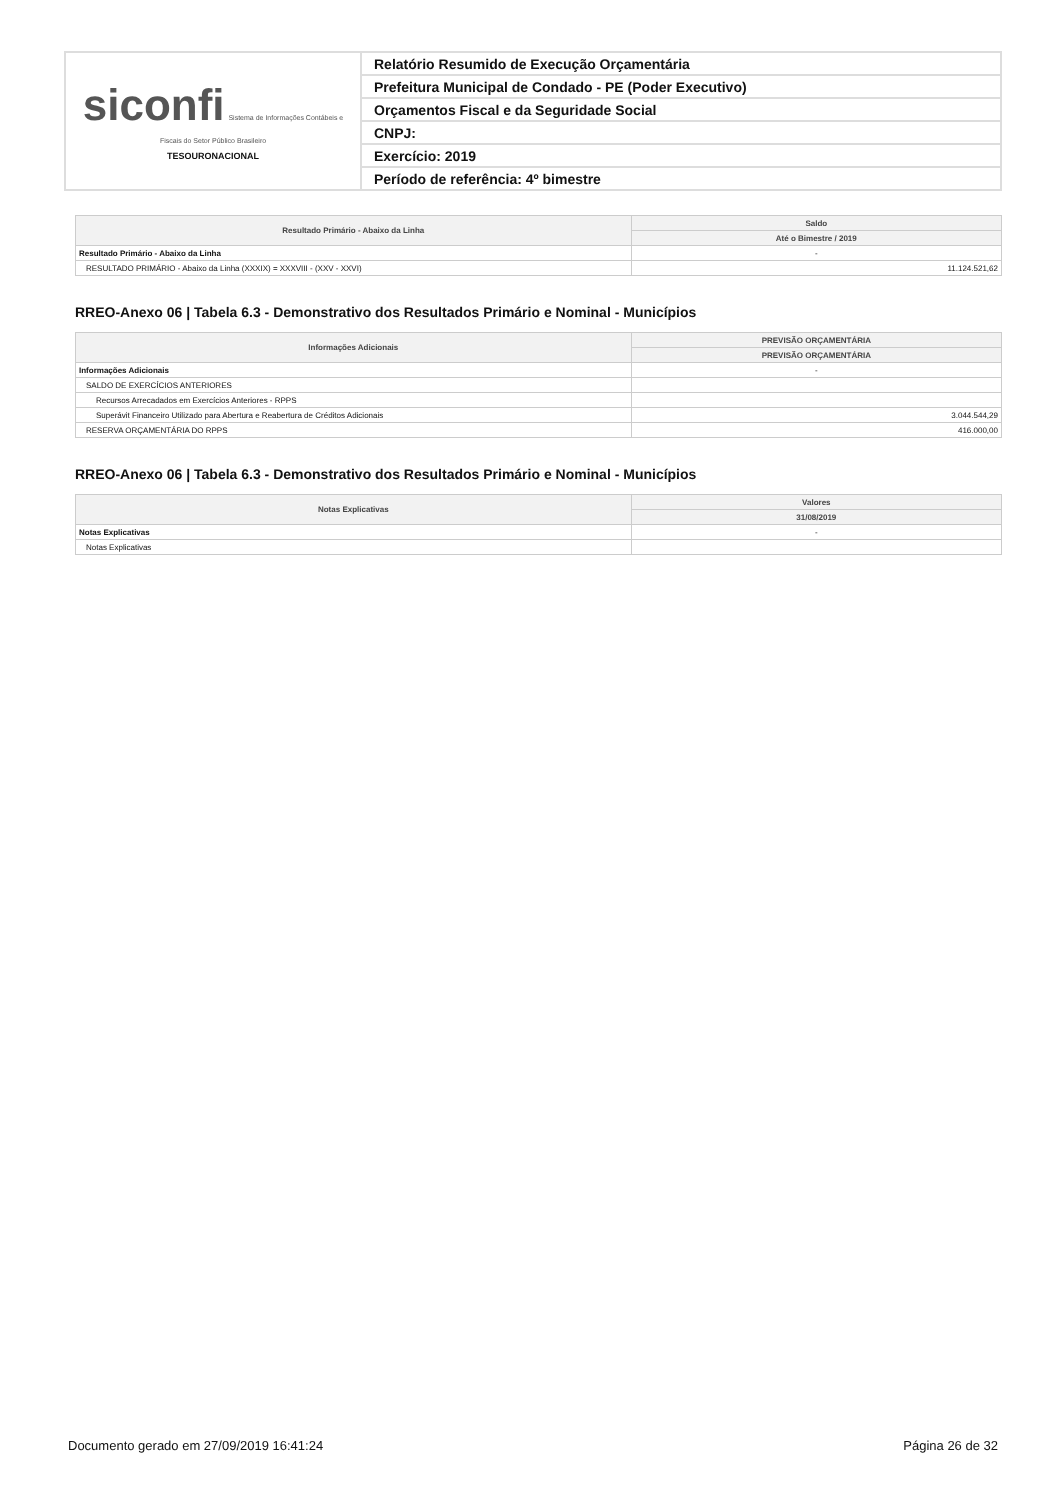| siconfi Sistema de Informações Contábeis e Fiscais do Setor Público Brasileiro TESOURONACIONAL | Relatório Resumido de Execução Orçamentária |
| | Prefeitura Municipal de Condado - PE (Poder Executivo) |
| | Orçamentos Fiscal e da Seguridade Social |
| | CNPJ: |
| | Exercício: 2019 |
| | Período de referência: 4º bimestre |
| Resultado Primário - Abaixo da Linha | Saldo |
| --- | --- |
| | Até o Bimestre / 2019 |
| Resultado Primário - Abaixo da Linha | - |
| RESULTADO PRIMÁRIO - Abaixo da Linha (XXXIX) = XXXVIII - (XXV - XXVI) | 11.124.521,62 |
RREO-Anexo 06 | Tabela 6.3 - Demonstrativo dos Resultados Primário e Nominal - Municípios
| Informações Adicionais | PREVISÃO ORÇAMENTÁRIA |
| --- | --- |
| | PREVISÃO ORÇAMENTÁRIA |
| Informações Adicionais | - |
| SALDO DE EXERCÍCIOS ANTERIORES | |
| Recursos Arrecadados em Exercícios Anteriores - RPPS | |
| Superávit Financeiro Utilizado para Abertura e Reabertura de Créditos Adicionais | 3.044.544,29 |
| RESERVA ORÇAMENTÁRIA DO RPPS | 416.000,00 |
RREO-Anexo 06 | Tabela 6.3 - Demonstrativo dos Resultados Primário e Nominal - Municípios
| Notas Explicativas | Valores |
| --- | --- |
| | 31/08/2019 |
| Notas Explicativas | - |
| Notas Explicativas | |
Documento gerado em 27/09/2019 16:41:24 Página 26 de 32